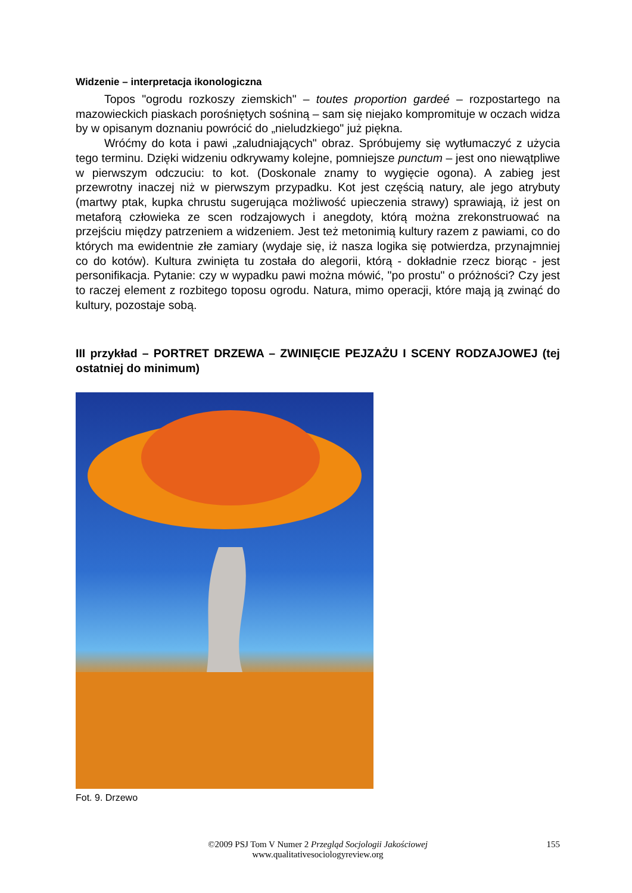Widzenie – interpretacja ikonologiczna
Topos "ogrodu rozkoszy ziemskich" – toutes proportion gardeé – rozpostartego na mazowieckich piaskach porośniętych sośniną – sam się niejako kompromituje w oczach widza by w opisanym doznaniu powrócić do „nieludzkiego" już piękna.
Wróćmy do kota i pawi „zaludniających" obraz. Spróbujemy się wytłumaczyć z użycia tego terminu. Dzięki widzeniu odkrywamy kolejne, pomniejsze punctum – jest ono niewątpliwe w pierwszym odczuciu: to kot. (Doskonale znamy to wygięcie ogona). A zabieg jest przewrotny inaczej niż w pierwszym przypadku. Kot jest częścią natury, ale jego atrybuty (martwy ptak, kupka chrustu sugerująca możliwość upieczenia strawy) sprawiają, iż jest on metaforą człowieka ze scen rodzajowych i anegdoty, którą można zrekonstruować na przejściu między patrzeniem a widzeniem. Jest też metonimią kultury razem z pawiami, co do których ma ewidentnie złe zamiary (wydaje się, iż nasza logika się potwierdza, przynajmniej co do kotów). Kultura zwinięta tu została do alegorii, którą - dokładnie rzecz biorąc - jest personifikacja. Pytanie: czy w wypadku pawi można mówić, "po prostu" o próżności? Czy jest to raczej element z rozbitego toposu ogrodu. Natura, mimo operacji, które mają ją zwinąć do kultury, pozostaje sobą.
III przykład – PORTRET DRZEWA – ZWINIĘCIE PEJZAŻU I SCENY RODZAJOWEJ (tej ostatniej do minimum)
Fot. 9. Drzewo
©2009 PSJ Tom V Numer 2 Przegląd Socjologii Jakościowej
www.qualitativesociologyreview.org
155